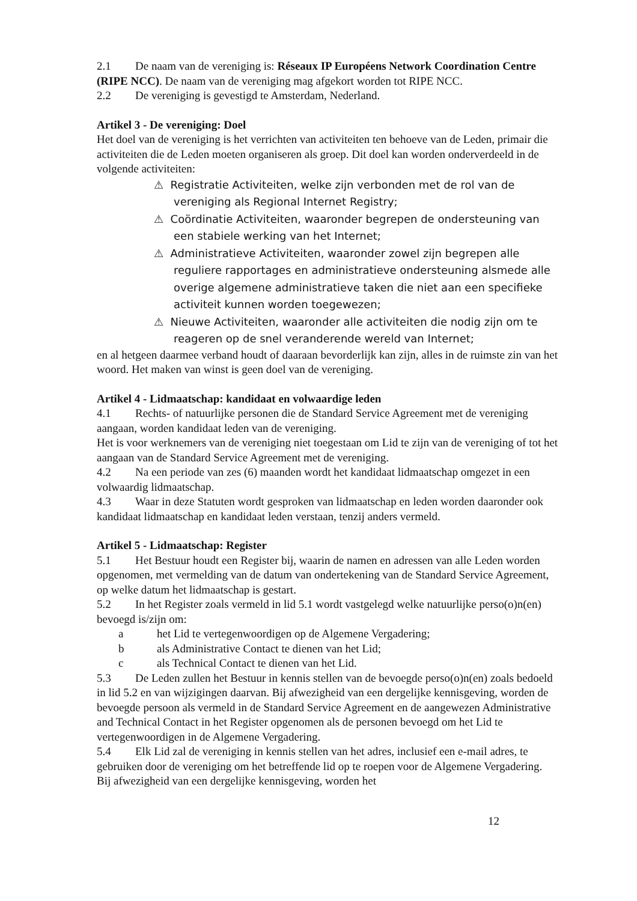2.1 De naam van de vereniging is: Réseaux IP Européens Network Coordination Centre (RIPE NCC). De naam van de vereniging mag afgekort worden tot RIPE NCC.
2.2 De vereniging is gevestigd te Amsterdam, Nederland.
Artikel 3 - De vereniging: Doel
Het doel van de vereniging is het verrichten van activiteiten ten behoeve van de Leden, primair die activiteiten die de Leden moeten organiseren als groep. Dit doel kan worden onderverdeeld in de volgende activiteiten:
⚠ Registratie Activiteiten, welke zijn verbonden met de rol van de vereniging als Regional Internet Registry;
⚠ Coördinatie Activiteiten, waaronder begrepen de ondersteuning van een stabiele werking van het Internet;
⚠ Administratieve Activiteiten, waaronder zowel zijn begrepen alle reguliere rapportages en administratieve ondersteuning alsmede alle overige algemene administratieve taken die niet aan een specifieke activiteit kunnen worden toegewezen;
⚠ Nieuwe Activiteiten, waaronder alle activiteiten die nodig zijn om te reageren op de snel veranderende wereld van Internet;
en al hetgeen daarmee verband houdt of daaraan bevorderlijk kan zijn, alles in de ruimste zin van het woord. Het maken van winst is geen doel van de vereniging.
Artikel 4 - Lidmaatschap: kandidaat en volwaardige leden
4.1 Rechts- of natuurlijke personen die de Standard Service Agreement met de vereniging aangaan, worden kandidaat leden van de vereniging.
Het is voor werknemers van de vereniging niet toegestaan om Lid te zijn van de vereniging of tot het aangaan van de Standard Service Agreement met de vereniging.
4.2 Na een periode van zes (6) maanden wordt het kandidaat lidmaatschap omgezet in een volwaardig lidmaatschap.
4.3 Waar in deze Statuten wordt gesproken van lidmaatschap en leden worden daaronder ook kandidaat lidmaatschap en kandidaat leden verstaan, tenzij anders vermeld.
Artikel 5 - Lidmaatschap: Register
5.1 Het Bestuur houdt een Register bij, waarin de namen en adressen van alle Leden worden opgenomen, met vermelding van de datum van ondertekening van de Standard Service Agreement, op welke datum het lidmaatschap is gestart.
5.2 In het Register zoals vermeld in lid 5.1 wordt vastgelegd welke natuurlijke perso(o)n(en) bevoegd is/zijn om:
a het Lid te vertegenwoordigen op de Algemene Vergadering;
b als Administrative Contact te dienen van het Lid;
c als Technical Contact te dienen van het Lid.
5.3 De Leden zullen het Bestuur in kennis stellen van de bevoegde perso(o)n(en) zoals bedoeld in lid 5.2 en van wijzigingen daarvan. Bij afwezigheid van een dergelijke kennisgeving, worden de bevoegde persoon als vermeld in de Standard Service Agreement en de aangewezen Administrative and Technical Contact in het Register opgenomen als de personen bevoegd om het Lid te vertegenwoordigen in de Algemene Vergadering.
5.4 Elk Lid zal de vereniging in kennis stellen van het adres, inclusief een e-mail adres, te gebruiken door de vereniging om het betreffende lid op te roepen voor de Algemene Vergadering. Bij afwezigheid van een dergelijke kennisgeving, worden het
12